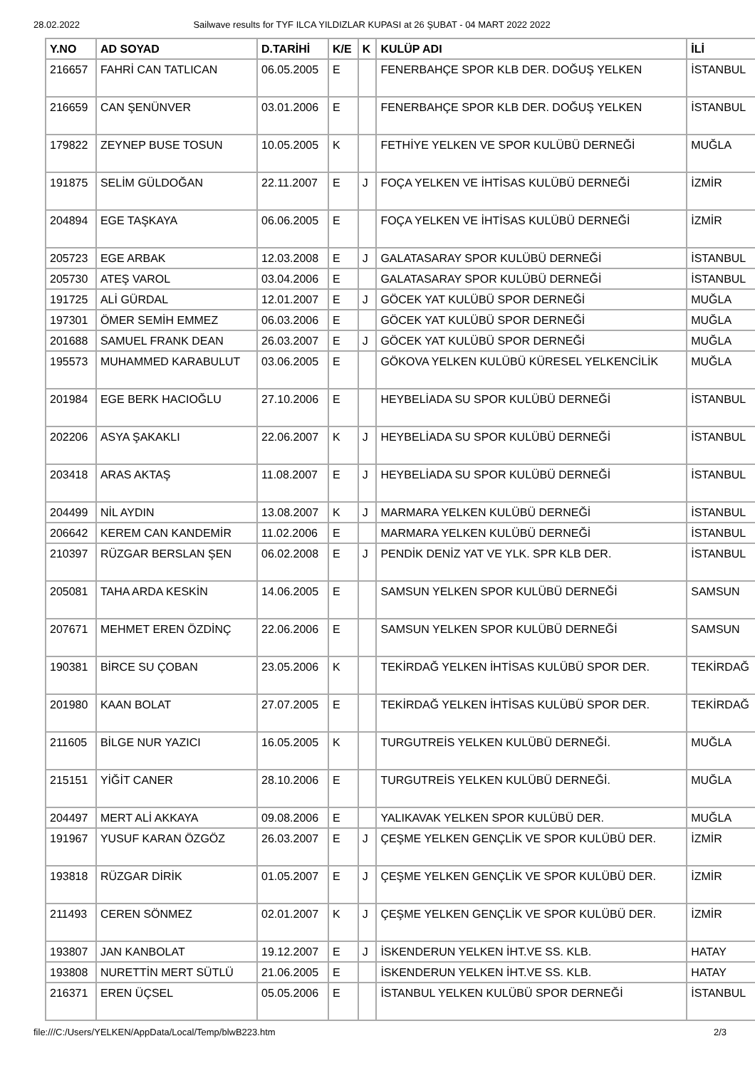28.02.2022 Sailwave results for TYF ILCA YILDIZLAR KUPASI at 26 ŞUBAT - 04 MART 2022 2022
| Y.NO | AD SOYAD | D.TARİHİ | K/E | K | KULÜP ADI | İLİ |
| --- | --- | --- | --- | --- | --- | --- |
| 216657 | FAHRİ CAN TATLICAN | 06.05.2005 | E | | FENERBAHÇE SPOR KLB DER. DOĞUŞ YELKEN | İSTANBUL |
| 216659 | CAN ŞENÜNVER | 03.01.2006 | E | | FENERBAHÇE SPOR KLB DER. DOĞUŞ YELKEN | İSTANBUL |
| 179822 | ZEYNEP BUSE TOSUN | 10.05.2005 | K | | FETHİYE YELKEN VE SPOR KULÜBÜ DERNEĞİ | MUĞLA |
| 191875 | SELİM GÜLDOĞAN | 22.11.2007 | E | J | FOÇA YELKEN VE İHTİSAS KULÜBÜ DERNEĞİ | İZMİR |
| 204894 | EGE TAŞKAYA | 06.06.2005 | E | | FOÇA YELKEN VE İHTİSAS KULÜBÜ DERNEĞİ | İZMİR |
| 205723 | EGE ARBAK | 12.03.2008 | E | J | GALATASARAY SPOR KULÜBÜ DERNEĞİ | İSTANBUL |
| 205730 | ATEŞ VAROL | 03.04.2006 | E | | GALATASARAY SPOR KULÜBÜ DERNEĞİ | İSTANBUL |
| 191725 | ALİ GÜRDAL | 12.01.2007 | E | J | GÖCEK YAT KULÜBÜ SPOR DERNEĞİ | MUĞLA |
| 197301 | ÖMER SEMİH EMMEZ | 06.03.2006 | E | | GÖCEK YAT KULÜBÜ SPOR DERNEĞİ | MUĞLA |
| 201688 | SAMUEL FRANK DEAN | 26.03.2007 | E | J | GÖCEK YAT KULÜBÜ SPOR DERNEĞİ | MUĞLA |
| 195573 | MUHAMMED KARABULUT | 03.06.2005 | E | | GÖKOVA YELKEN KULÜBÜ KÜRESEL YELKENCİLİK | MUĞLA |
| 201984 | EGE BERK HACIOĞLU | 27.10.2006 | E | | HEYBELİADA SU SPOR KULÜBÜ DERNEĞİ | İSTANBUL |
| 202206 | ASYA ŞAKAKLI | 22.06.2007 | K | J | HEYBELİADA SU SPOR KULÜBÜ DERNEĞİ | İSTANBUL |
| 203418 | ARAS AKTAŞ | 11.08.2007 | E | J | HEYBELİADA SU SPOR KULÜBÜ DERNEĞİ | İSTANBUL |
| 204499 | NİL AYDIN | 13.08.2007 | K | J | MARMARA YELKEN KULÜBÜ DERNEĞİ | İSTANBUL |
| 206642 | KEREM CAN KANDEMİR | 11.02.2006 | E | | MARMARA YELKEN KULÜBÜ DERNEĞİ | İSTANBUL |
| 210397 | RÜZGAR BERSLAN ŞEN | 06.02.2008 | E | J | PENDİK DENİZ YAT VE YLK. SPR KLB DER. | İSTANBUL |
| 205081 | TAHA ARDA KESKİN | 14.06.2005 | E | | SAMSUN YELKEN SPOR KULÜBÜ DERNEĞİ | SAMSUN |
| 207671 | MEHMET EREN ÖZDİNÇ | 22.06.2006 | E | | SAMSUN YELKEN SPOR KULÜBÜ DERNEĞİ | SAMSUN |
| 190381 | BİRCE SU ÇOBAN | 23.05.2006 | K | | TEKİRDAĞ YELKEN İHTİSAS KULÜBÜ SPOR DER. | TEKİRDAĞ |
| 201980 | KAAN BOLAT | 27.07.2005 | E | | TEKİRDAĞ YELKEN İHTİSAS KULÜBÜ SPOR DER. | TEKİRDAĞ |
| 211605 | BİLGE NUR YAZICI | 16.05.2005 | K | | TURGUTREİS YELKEN KULÜBÜ DERNEĞİ. | MUĞLA |
| 215151 | YİĞİT CANER | 28.10.2006 | E | | TURGUTREİS YELKEN KULÜBÜ DERNEĞİ. | MUĞLA |
| 204497 | MERT ALİ AKKAYA | 09.08.2006 | E | | YALIKAVAK YELKEN SPOR KULÜBÜ DER. | MUĞLA |
| 191967 | YUSUF KARAN ÖZGÖZ | 26.03.2007 | E | J | ÇEŞME YELKEN GENÇLİK VE SPOR KULÜBÜ DER. | İZMİR |
| 193818 | RÜZGAR DİRİK | 01.05.2007 | E | J | ÇEŞME YELKEN GENÇLİK VE SPOR KULÜBÜ DER. | İZMİR |
| 211493 | CEREN SÖNMEZ | 02.01.2007 | K | J | ÇEŞME YELKEN GENÇLİK VE SPOR KULÜBÜ DER. | İZMİR |
| 193807 | JAN KANBOLAT | 19.12.2007 | E | J | İSKENDERUN YELKEN İHT.VE SS. KLB. | HATAY |
| 193808 | NURETTİN MERT SÜTLÜ | 21.06.2005 | E | | İSKENDERUN YELKEN İHT.VE SS. KLB. | HATAY |
| 216371 | EREN ÜÇSEL | 05.05.2006 | E | | İSTANBUL YELKEN KULÜBÜ SPOR DERNEĞİ | İSTANBUL |
file:///C:/Users/YELKEN/AppData/Local/Temp/blwB223.htm 2/3